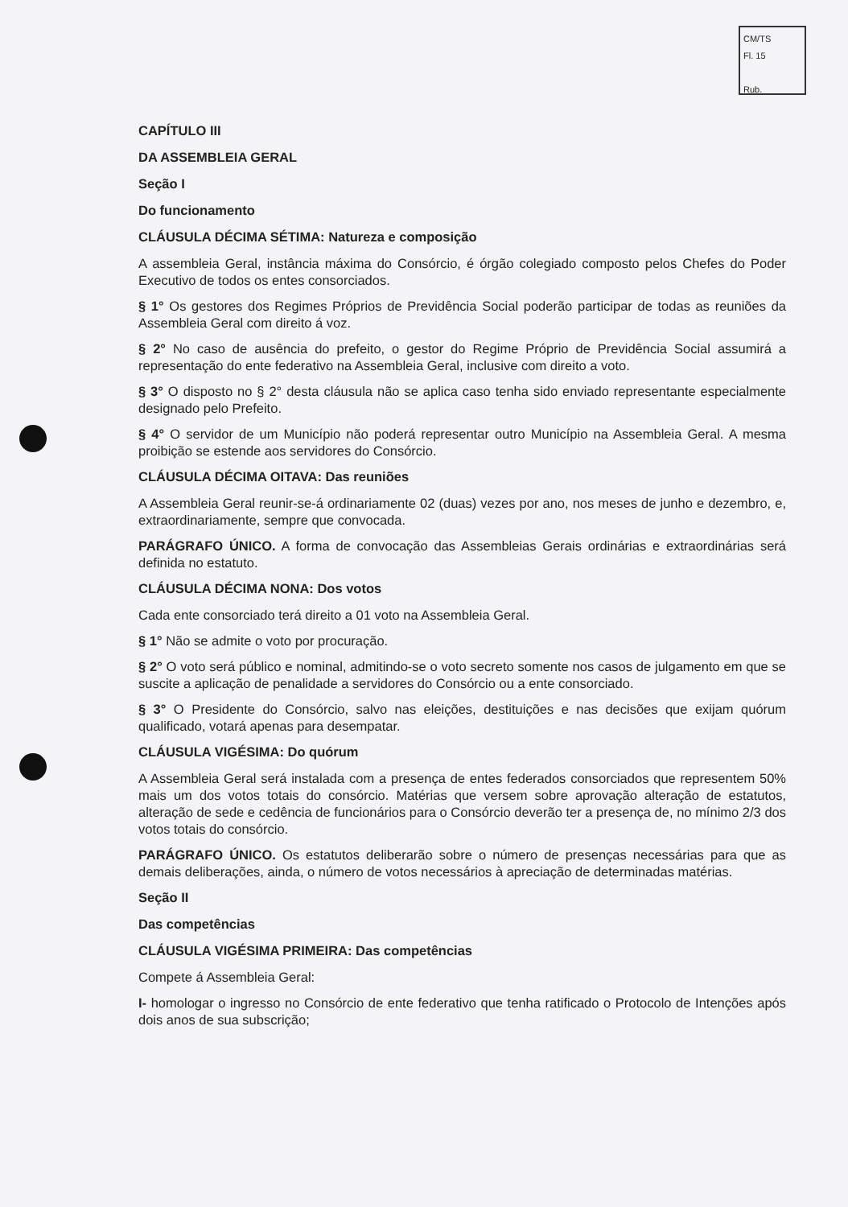CM/TS
Fl. 15
Rub.
CAPÍTULO III
DA ASSEMBLEIA GERAL
Seção I
Do funcionamento
CLÁUSULA DÉCIMA SÉTIMA: Natureza e composição
A assembleia Geral, instância máxima do Consórcio, é órgão colegiado composto pelos Chefes do Poder Executivo de todos os entes consorciados.
§ 1° Os gestores dos Regimes Próprios de Previdência Social poderão participar de todas as reuniões da Assembleia Geral com direito á voz.
§ 2° No caso de ausência do prefeito, o gestor do Regime Próprio de Previdência Social assumirá a representação do ente federativo na Assembleia Geral, inclusive com direito a voto.
§ 3° O disposto no § 2° desta cláusula não se aplica caso tenha sido enviado representante especialmente designado pelo Prefeito.
§ 4° O servidor de um Município não poderá representar outro Município na Assembleia Geral. A mesma proibição se estende aos servidores do Consórcio.
CLÁUSULA DÉCIMA OITAVA: Das reuniões
A Assembleia Geral reunir-se-á ordinariamente 02 (duas) vezes por ano, nos meses de junho e dezembro, e, extraordinariamente, sempre que convocada.
PARÁGRAFO ÚNICO. A forma de convocação das Assembleias Gerais ordinárias e extraordinárias será definida no estatuto.
CLÁUSULA DÉCIMA NONA: Dos votos
Cada ente consorciado terá direito a 01 voto na Assembleia Geral.
§ 1° Não se admite o voto por procuração.
§ 2° O voto será público e nominal, admitindo-se o voto secreto somente nos casos de julgamento em que se suscite a aplicação de penalidade a servidores do Consórcio ou a ente consorciado.
§ 3° O Presidente do Consórcio, salvo nas eleições, destituições e nas decisões que exijam quórum qualificado, votará apenas para desempatar.
CLÁUSULA VIGÉSIMA: Do quórum
A Assembleia Geral será instalada com a presença de entes federados consorciados que representem 50% mais um dos votos totais do consórcio. Matérias que versem sobre aprovação alteração de estatutos, alteração de sede e cedência de funcionários para o Consórcio deverão ter a presença de, no mínimo 2/3 dos votos totais do consórcio.
PARÁGRAFO ÚNICO. Os estatutos deliberarão sobre o número de presenças necessárias para que as demais deliberações, ainda, o número de votos necessários à apreciação de determinadas matérias.
Seção II
Das competências
CLÁUSULA VIGÉSIMA PRIMEIRA: Das competências
Compete á Assembleia Geral:
I- homologar o ingresso no Consórcio de ente federativo que tenha ratificado o Protocolo de Intenções após dois anos de sua subscrição;